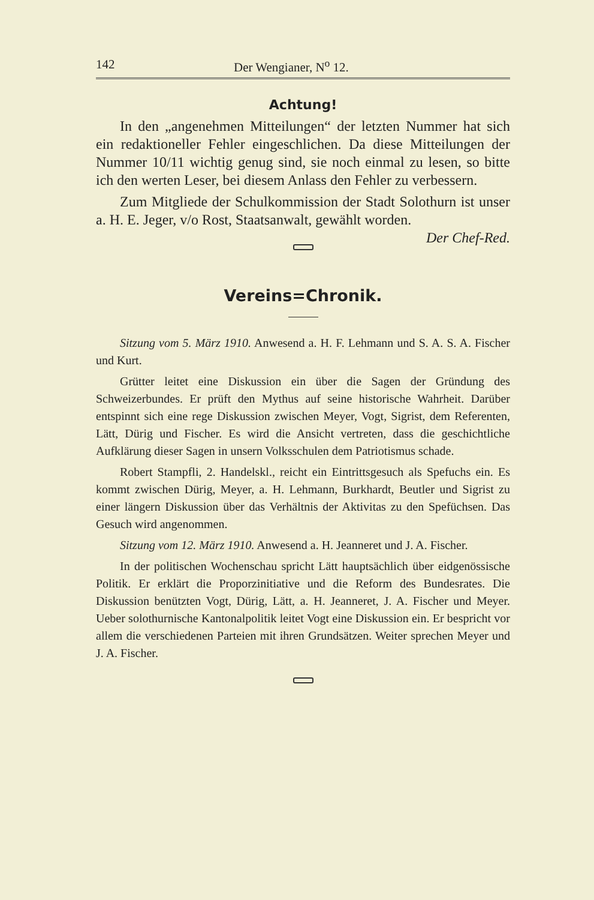142 Der Wengianer, N<sup>o</sup> 12.
Achtung!
In den „angenehmen Mitteilungen“ der letzten Nummer hat sich ein redaktioneller Fehler eingeschlichen. Da diese Mitteilungen der Nummer 10/11 wichtig genug sind, sie noch einmal zu lesen, so bitte ich den werten Leser, bei diesem Anlass den Fehler zu verbessern.
Zum Mitgliede der Schulkommission der Stadt Solothurn ist unser a. H. E. Jeger, v/o Rost, Staatsanwalt, gewählt worden. Der Chef-Red.
Vereins=Chronik.
Sitzung vom 5. März 1910. Anwesend a. H. F. Lehmann und S. A. S. A. Fischer und Kurt.
Grütter leitet eine Diskussion ein über die Sagen der Gründung des Schweizerbundes. Er prüft den Mythus auf seine historische Wahrheit. Darüber entspinnt sich eine rege Diskussion zwischen Meyer, Vogt, Sigrist, dem Referenten, Lätt, Dürig und Fischer. Es wird die Ansicht vertreten, dass die geschichtliche Aufklärung dieser Sagen in unsern Volksschulen dem Patriotismus schade.
Robert Stampfli, 2. Handelskl., reicht ein Eintrittsgesuch als Spefuchs ein. Es kommt zwischen Dürig, Meyer, a. H. Lehmann, Burkhardt, Beutler und Sigrist zu einer längern Diskussion über das Verhältnis der Aktivitas zu den Spefüchsen. Das Gesuch wird angenommen.
Sitzung vom 12. März 1910. Anwesend a. H. Jeanneret und J. A. Fischer.
In der politischen Wochenschau spricht Lätt hauptsächlich über eidgenössische Politik. Er erklärt die Proporzinitiative und die Reform des Bundesrates. Die Diskussion benützten Vogt, Dürig, Lätt, a. H. Jeanneret, J. A. Fischer und Meyer. Ueber solothurnische Kantonalpolitik leitet Vogt eine Diskussion ein. Er bespricht vor allem die verschiedenen Parteien mit ihren Grundsätzen. Weiter sprechen Meyer und J. A. Fischer.